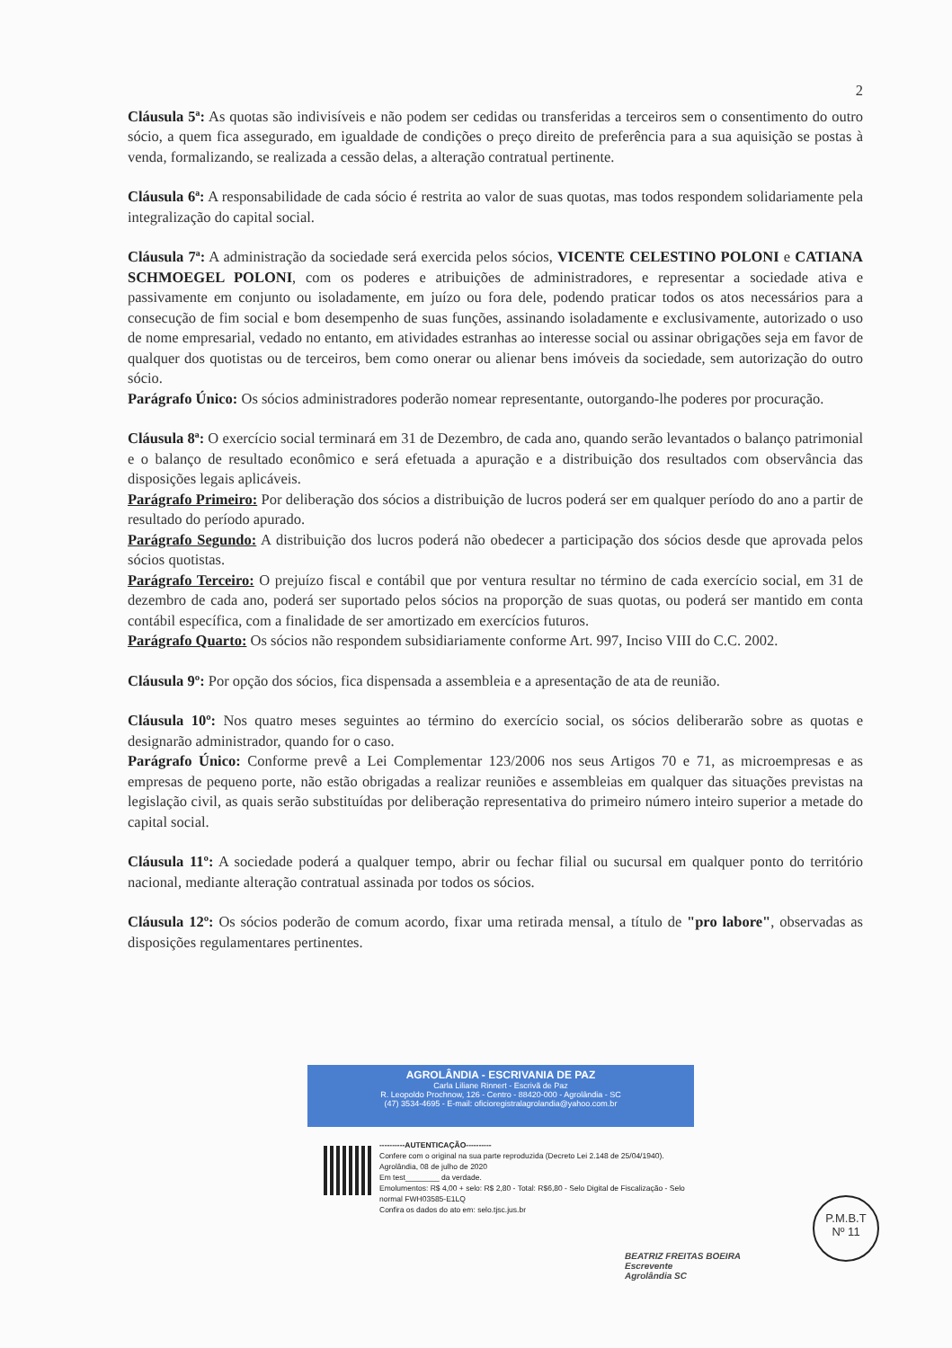2
Cláusula 5ª: As quotas são indivisíveis e não podem ser cedidas ou transferidas a terceiros sem o consentimento do outro sócio, a quem fica assegurado, em igualdade de condições o preço direito de preferência para a sua aquisição se postas à venda, formalizando, se realizada a cessão delas, a alteração contratual pertinente.
Cláusula 6ª: A responsabilidade de cada sócio é restrita ao valor de suas quotas, mas todos respondem solidariamente pela integralização do capital social.
Cláusula 7ª: A administração da sociedade será exercida pelos sócios, VICENTE CELESTINO POLONI e CATIANA SCHMOEGEL POLONI, com os poderes e atribuições de administradores, e representar a sociedade ativa e passivamente em conjunto ou isoladamente, em juízo ou fora dele, podendo praticar todos os atos necessários para a consecução de fim social e bom desempenho de suas funções, assinando isoladamente e exclusivamente, autorizado o uso de nome empresarial, vedado no entanto, em atividades estranhas ao interesse social ou assinar obrigações seja em favor de qualquer dos quotistas ou de terceiros, bem como onerar ou alienar bens imóveis da sociedade, sem autorização do outro sócio.
Parágrafo Único: Os sócios administradores poderão nomear representante, outorgando-lhe poderes por procuração.
Cláusula 8ª: O exercício social terminará em 31 de Dezembro, de cada ano, quando serão levantados o balanço patrimonial e o balanço de resultado econômico e será efetuada a apuração e a distribuição dos resultados com observância das disposições legais aplicáveis.
Parágrafo Primeiro: Por deliberação dos sócios a distribuição de lucros poderá ser em qualquer período do ano a partir de resultado do período apurado.
Parágrafo Segundo: A distribuição dos lucros poderá não obedecer a participação dos sócios desde que aprovada pelos sócios quotistas.
Parágrafo Terceiro: O prejuízo fiscal e contábil que por ventura resultar no término de cada exercício social, em 31 de dezembro de cada ano, poderá ser suportado pelos sócios na proporção de suas quotas, ou poderá ser mantido em conta contábil específica, com a finalidade de ser amortizado em exercícios futuros.
Parágrafo Quarto: Os sócios não respondem subsidiariamente conforme Art. 997, Inciso VIII do C.C. 2002.
Cláusula 9º: Por opção dos sócios, fica dispensada a assembleia e a apresentação de ata de reunião.
Cláusula 10º: Nos quatro meses seguintes ao término do exercício social, os sócios deliberarão sobre as quotas e designarão administrador, quando for o caso.
Parágrafo Único: Conforme prevê a Lei Complementar 123/2006 nos seus Artigos 70 e 71, as microempresas e as empresas de pequeno porte, não estão obrigadas a realizar reuniões e assembleias em qualquer das situações previstas na legislação civil, as quais serão substituídas por deliberação representativa do primeiro número inteiro superior a metade do capital social.
Cláusula 11º: A sociedade poderá a qualquer tempo, abrir ou fechar filial ou sucursal em qualquer ponto do território nacional, mediante alteração contratual assinada por todos os sócios.
Cláusula 12º: Os sócios poderão de comum acordo, fixar uma retirada mensal, a título de "pro labore", observadas as disposições regulamentares pertinentes.
AGROLÂNDIA - ESCRIVANIA DE PAZ
Carla Liliane Rinnert - Escrivã de Paz
R. Leopoldo Prochnow, 126 - Centro - 88420-000 - Agrolândia - SC
(47) 3534-4695 - E-mail: oficioregistralagrolandia@yahoo.com.br
----------AUTENTICAÇÃO----------
Confere com o original na sua parte reproduzida (Decreto Lei 2.148 de 25/04/1940).
Agrolândia, 08 de julho de 2020
Em test________ da verdade.
Emolumentos: R$ 4,00 + selo: R$ 2,80 - Total: R$6,80 - Selo Digital de Fiscalização - Selo normal FWH03585-E1LQ
Confira os dados do ato em: selo.tjsc.jus.br
BEATRIZ FREITAS BOEIRA
Escrevente
Agrolândia SC
P.M.B.T
Nº 11